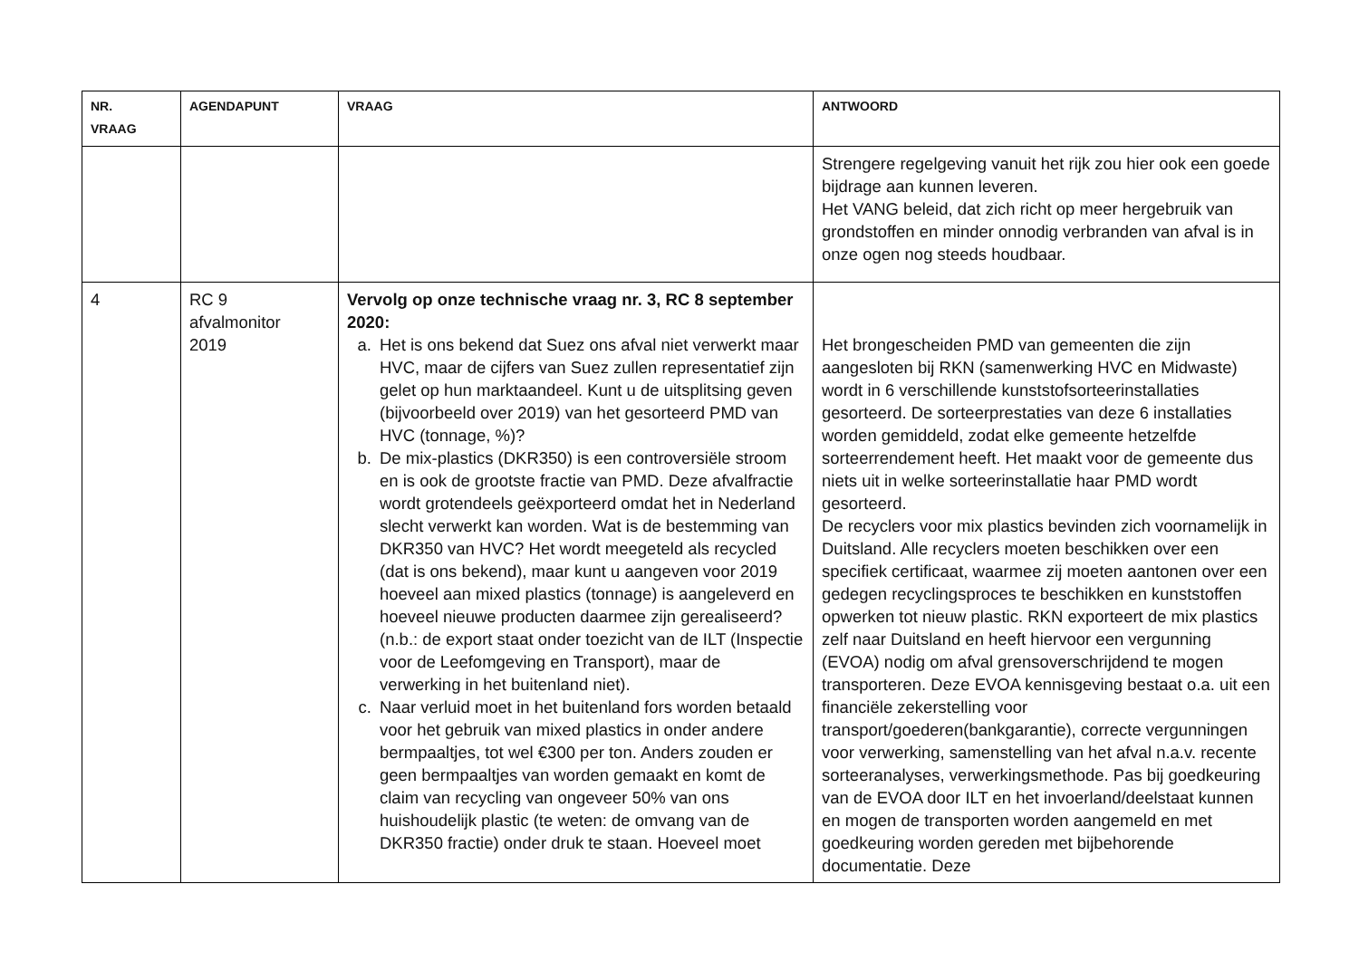| NR. VRAAG | AGENDAPUNT | VRAAG | ANTWOORD |
| --- | --- | --- | --- |
| | | | Strengere regelgeving vanuit het rijk zou hier ook een goede bijdrage aan kunnen leveren. Het VANG beleid, dat zich richt op meer hergebruik van grondstoffen en minder onnodig verbranden van afval is in onze ogen nog steeds houdbaar. |
| 4 | RC 9 afvalmonitor 2019 | Vervolg op onze technische vraag nr. 3, RC 8 september 2020: a. Het is ons bekend dat Suez ons afval niet verwerkt maar HVC, maar de cijfers van Suez zullen representatief zijn gelet op hun marktaandeel. Kunt u de uitsplitsing geven (bijvoorbeeld over 2019) van het gesorteerd PMD van HVC (tonnage, %)? b. De mix-plastics (DKR350) is een controversiële stroom en is ook de grootste fractie van PMD. Deze afvalfractie wordt grotendeels geëxporteerd omdat het in Nederland slecht verwerkt kan worden. Wat is de bestemming van DKR350 van HVC? Het wordt meegeteld als recycled (dat is ons bekend), maar kunt u aangeven voor 2019 hoeveel aan mixed plastics (tonnage) is aangeleverd en hoeveel nieuwe producten daarmee zijn gerealiseerd? (n.b.: de export staat onder toezicht van de ILT (Inspectie voor de Leefomgeving en Transport), maar de verwerking in het buitenland niet). c. Naar verluid moet in het buitenland fors worden betaald voor het gebruik van mixed plastics in onder andere bermpaaltjes, tot wel €300 per ton. Anders zouden er geen bermpaaltjes van worden gemaakt en komt de claim van recycling van ongeveer 50% van ons huishoudelijk plastic (te weten: de omvang van de DKR350 fractie) onder druk te staan. Hoeveel moet | Het brongescheiden PMD van gemeenten die zijn aangesloten bij RKN (samenwerking HVC en Midwaste) wordt in 6 verschillende kunststofsorteerinstallaties gesorteerd. De sorteerprestaties van deze 6 installaties worden gemiddeld, zodat elke gemeente hetzelfde sorteerrendement heeft. Het maakt voor de gemeente dus niets uit in welke sorteerinstallatie haar PMD wordt gesorteerd. De recyclers voor mix plastics bevinden zich voornamelijk in Duitsland. Alle recyclers moeten beschikken over een specifiek certificaat, waarmee zij moeten aantonen over een gedegen recyclingsproces te beschikken en kunststoffen opwerken tot nieuw plastic. RKN exporteert de mix plastics zelf naar Duitsland en heeft hiervoor een vergunning (EVOA) nodig om afval grensoverschrijdend te mogen transporteren. Deze EVOA kennisgeving bestaat o.a. uit een financiële zekerstelling voor transport/goederen(bankgarantie), correcte vergunningen voor verwerking, samenstelling van het afval n.a.v. recente sorteeranalyses, verwerkingsmethode. Pas bij goedkeuring van de EVOA door ILT en het invoerland/deelstaat kunnen en mogen de transporten worden aangemeld en met goedkeuring worden gereden met bijbehorende documentatie. Deze |